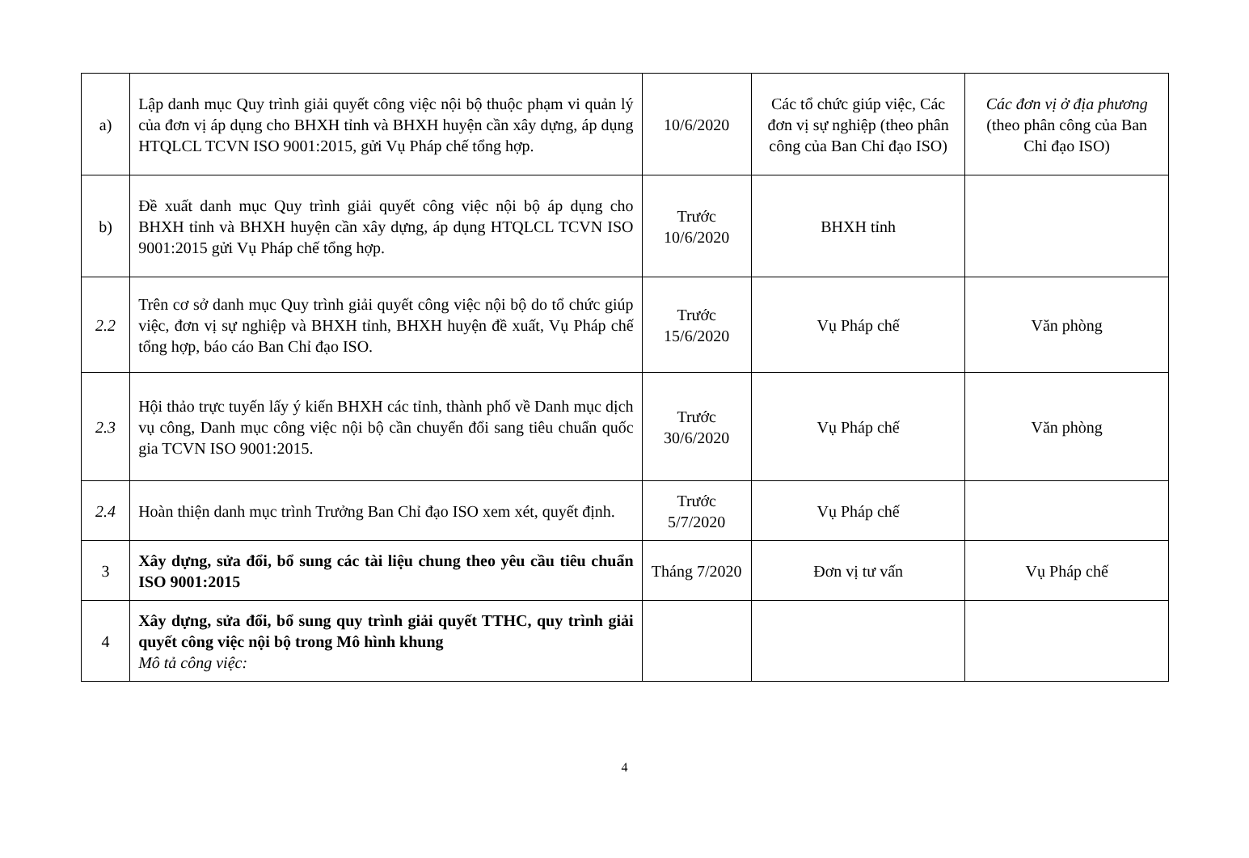| a) | Lập danh mục Quy trình giải quyết công việc nội bộ thuộc phạm vi quản lý của đơn vị áp dụng cho BHXH tỉnh và BHXH huyện cần xây dựng, áp dụng HTQLCL TCVN ISO 9001:2015, gửi Vụ Pháp chế tổng hợp. | 10/6/2020 | Các tổ chức giúp việc, Các đơn vị sự nghiệp (theo phân công của Ban Chỉ đạo ISO) | Các đơn vị ở địa phương (theo phân công của Ban Chỉ đạo ISO) |
| b) | Đề xuất danh mục Quy trình giải quyết công việc nội bộ áp dụng cho BHXH tỉnh và BHXH huyện cần xây dựng, áp dụng HTQLCL TCVN ISO 9001:2015 gửi Vụ Pháp chế tổng hợp. | Trước 10/6/2020 | BHXH tỉnh | |
| 2.2 | Trên cơ sở danh mục Quy trình giải quyết công việc nội bộ do tổ chức giúp việc, đơn vị sự nghiệp và BHXH tỉnh, BHXH huyện đề xuất, Vụ Pháp chế tổng hợp, báo cáo Ban Chỉ đạo ISO. | Trước 15/6/2020 | Vụ Pháp chế | Văn phòng |
| 2.3 | Hội thảo trực tuyến lấy ý kiến BHXH các tỉnh, thành phố về Danh mục dịch vụ công, Danh mục công việc nội bộ cần chuyển đổi sang tiêu chuẩn quốc gia TCVN ISO 9001:2015. | Trước 30/6/2020 | Vụ Pháp chế | Văn phòng |
| 2.4 | Hoàn thiện danh mục trình Trưởng Ban Chỉ đạo ISO xem xét, quyết định. | Trước 5/7/2020 | Vụ Pháp chế | |
| 3 | Xây dựng, sửa đổi, bổ sung các tài liệu chung theo yêu cầu tiêu chuẩn ISO 9001:2015 | Tháng 7/2020 | Đơn vị tư vấn | Vụ Pháp chế |
| 4 | Xây dựng, sửa đổi, bổ sung quy trình giải quyết TTHC, quy trình giải quyết công việc nội bộ trong Mô hình khung Mô tả công việc: | | | |
4